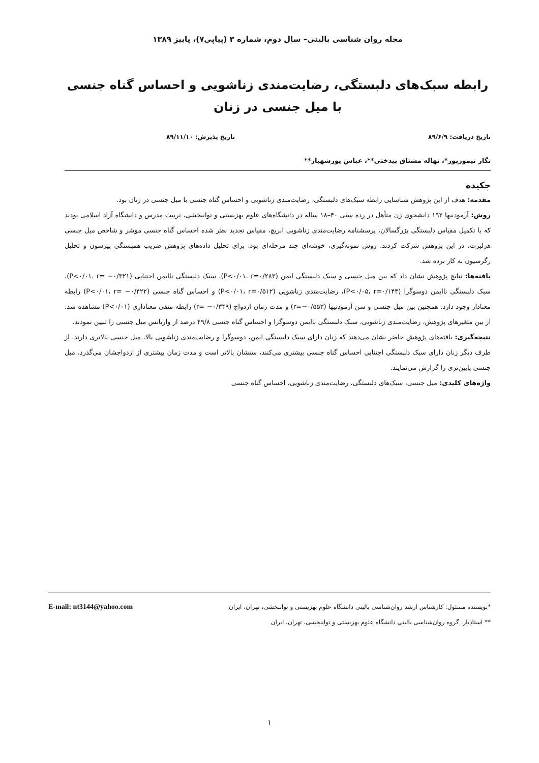مجله روان شناسی بالینی– سال دوم، شماره ۳ (پیاپی۷)، پاییز ۱۳۸۹
رابطه سبک‌های دلبستگی، رضایت‌مندی زناشویی و احساس گناه جنسی با میل جنسی در زنان
تاریخ دریافت: ۸۹/۶/۹ تاریخ پذیرش: ۸۹/۱۱/۱۰
نگار تیمورپور*، نهاله مشتاق بیدختی**، عباس پورشهباز**
چکیده
مقدمه: هدف از این پژوهش شناسایی رابطه سبک‌های دلبستگی، رضایت‌مندی زناشویی و احساس گناه جنسی با میل جنسی در زنان بود.
روش: آزمودنیها ۱۹۲ دانشجوی زن متأهل در رده سنی ۴۰–۱۸ ساله در دانشگاه‌های علوم بهزیستی و توانبخشی، تربیت مدرس و دانشگاه آزاد اسلامی بودند که با تکمیل مقیاس دلبستگی بزرگسالان، پرسشنامه رضایت‌مندی زناشویی انریچ، مقیاس تجدید نظر شده احساس گناه جنسی موشر و شاخص میل جنسی هرلبرت، در این پژوهش شرکت کردند. روش نمونه‌گیری، خوشه‌ای چند مرحله‌ای بود. برای تحلیل داده‌های پژوهش ضریب همبستگی پیرسون و تحلیل رگرسیون به کار برده شد.
یافته‌ها: نتایج پژوهش نشان داد که بین میل جنسی و سبک دلبستگی ایمن (P<۰/۰۱، r=۰/۲۸۳)، سبک دلبستگی ناایمن اجتنابی (P<۰/۰۱، r= −۰/۳۲۱)، سبک دلبستگی ناایمن دوسوگرا (P<۰/۰۵، r=۰/۱۴۴)، رضایت‌مندی زناشویی (P<۰/۰۱، r=۰/۵۱۲) و احساس گناه جنسی (P<۰/۰۱، r= −۰/۴۲۲) رابطه معنادار وجود دارد. همچنین بین میل جنسی و سن آزمودنیها (r=−۰/۵۵۳) و مدت زمان ازدواج (r= −۰/۳۴۹) رابطه منفی معناداری (P<۰/۰۱) مشاهده شد. از بین متغیرهای پژوهش، رضایت‌مندی زناشویی، سبک دلبستگی ناایمن دوسوگرا و احساس گناه جنسی ۴۹/۸ درصد از واریانس میل جنسی را تبیین نمودند.
نتیجه‌گیری: یافته‌های پژوهش حاضر نشان می‌دهند که زنان دارای سبک دلبستگی ایمن، دوسوگرا و رضایت‌مندی زناشویی بالا، میل جنسی بالاتری دارند. از طرف دیگر زنان دارای سبک دلبستگی اجتنابی احساس گناه جنسی بیشتری می‌کنند، سنشان بالاتر است و مدت زمان بیشتری از ازدواجشان می‌گذرد، میل جنسی پایین‌تری را گزارش می‌نمایند.
واژه‌های کلیدی: میل جنسی، سبک‌های دلبستگی، رضایت‌مندی زناشویی، احساس گناه جنسی
E-mail: nt3144@yahoo.com
*نویسنده مسئول: کارشناس ارشد روان‌شناسی بالینی دانشگاه علوم بهزیستی و توانبخشی، تهران، ایران
** استادیار، گروه روان‌شناسی بالینی دانشگاه علوم بهزیستی و توانبخشی، تهران، ایران
۱